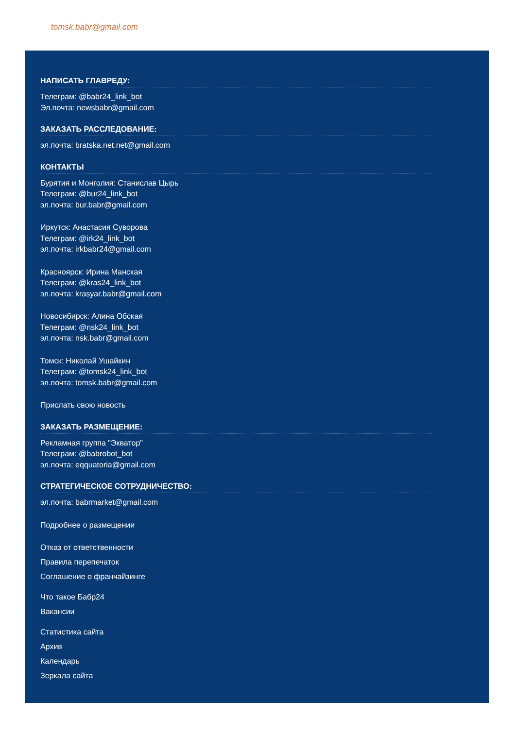tomsk.babr@gmail.com
НАПИСАТЬ ГЛАВРЕДУ:
Телеграм: @babr24_link_bot
Эл.почта: newsbabr@gmail.com
ЗАКАЗАТЬ РАССЛЕДОВАНИЕ:
эл.почта: bratska.net.net@gmail.com
КОНТАКТЫ
Бурятия и Монголия: Станислав Цырь
Телеграм: @bur24_link_bot
эл.почта: bur.babr@gmail.com
Иркутск: Анастасия Суворова
Телеграм: @irk24_link_bot
эл.почта: irkbabr24@gmail.com
Красноярск: Ирина Манская
Телеграм: @kras24_link_bot
эл.почта: krasyar.babr@gmail.com
Новосибирск: Алина Обская
Телеграм: @nsk24_link_bot
эл.почта: nsk.babr@gmail.com
Томск: Николай Ушайкин
Телеграм: @tomsk24_link_bot
эл.почта: tomsk.babr@gmail.com
Прислать свою новость
ЗАКАЗАТЬ РАЗМЕЩЕНИЕ:
Рекламная группа "Экватор"
Телеграм: @babrobot_bot
эл.почта: eqquatoria@gmail.com
СТРАТЕГИЧЕСКОЕ СОТРУДНИЧЕСТВО:
эл.почта: babrmarket@gmail.com
Подробнее о размещении
Отказ от ответственности
Правила перепечаток
Соглашение о франчайзинге
Что такое Бабр24
Вакансии
Статистика сайта
Архив
Календарь
Зеркала сайта